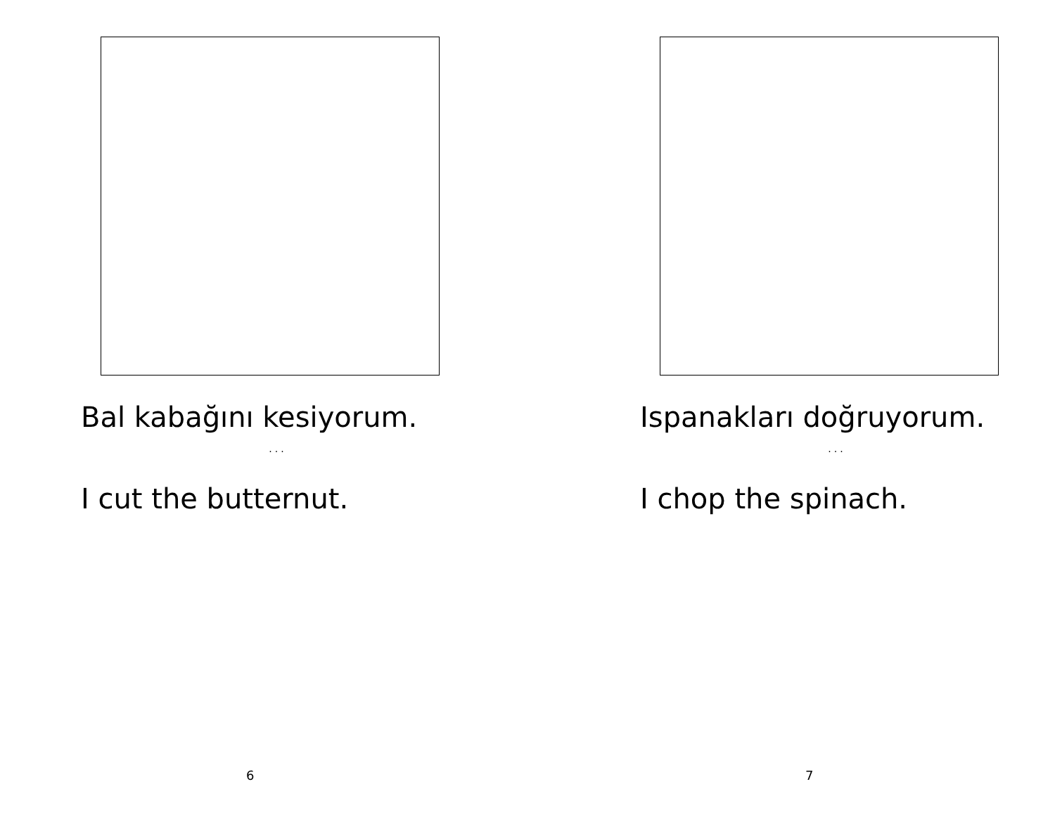Bal kabağını kesiyorum.
...
I cut the butternut.
6
Ispanakları doğruyorum.
...
I chop the spinach.
7